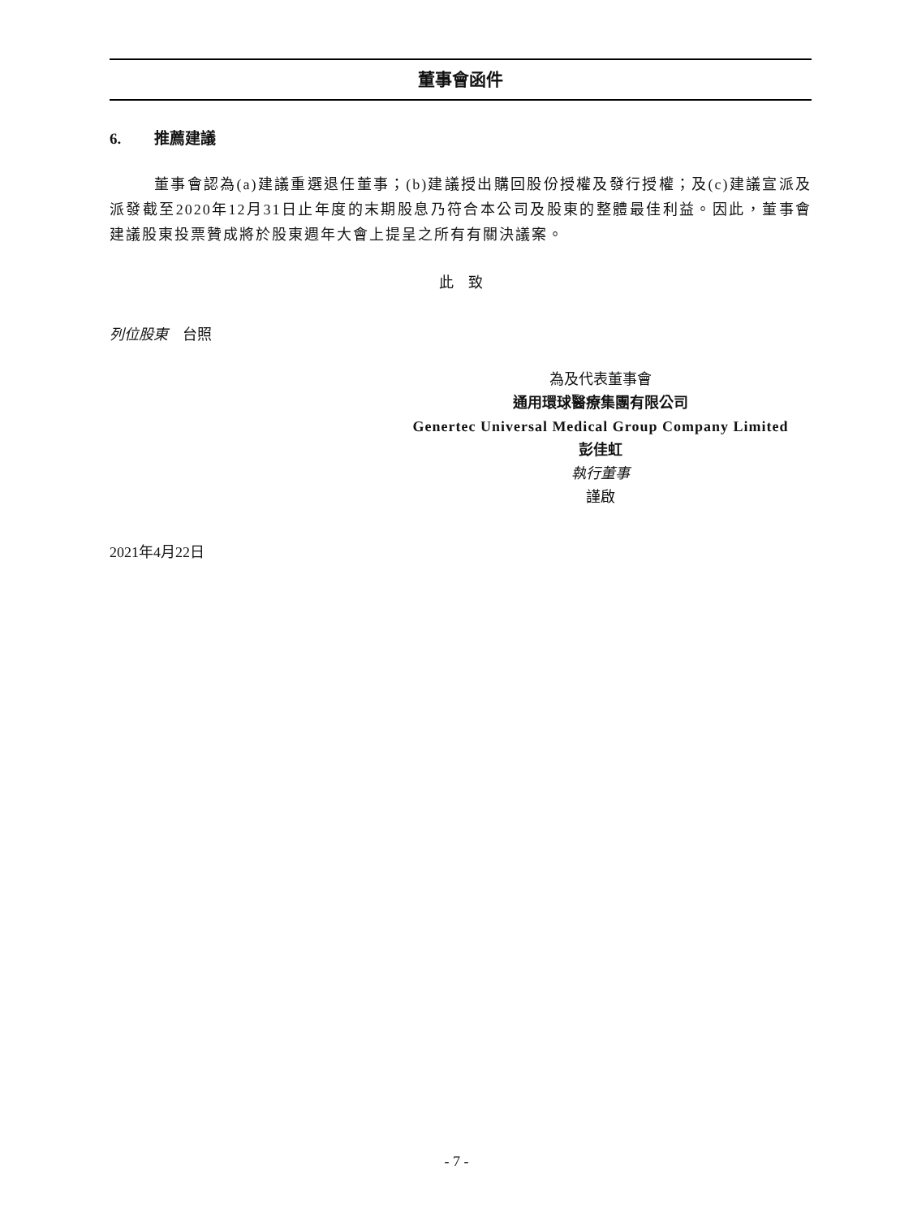董事會函件
6. 推薦建議
董事會認為(a)建議重選退任董事；(b)建議授出購回股份授權及發行授權；及(c)建議宣派及派發截至2020年12月31日止年度的末期股息乃符合本公司及股東的整體最佳利益。因此，董事會建議股東投票贊成將於股東週年大會上提呈之所有有關決議案。
此　致
列位股東　台照
為及代表董事會
通用環球醫療集團有限公司
Genertec Universal Medical Group Company Limited
彭佳虹
執行董事
謹啟
2021年4月22日
- 7 -